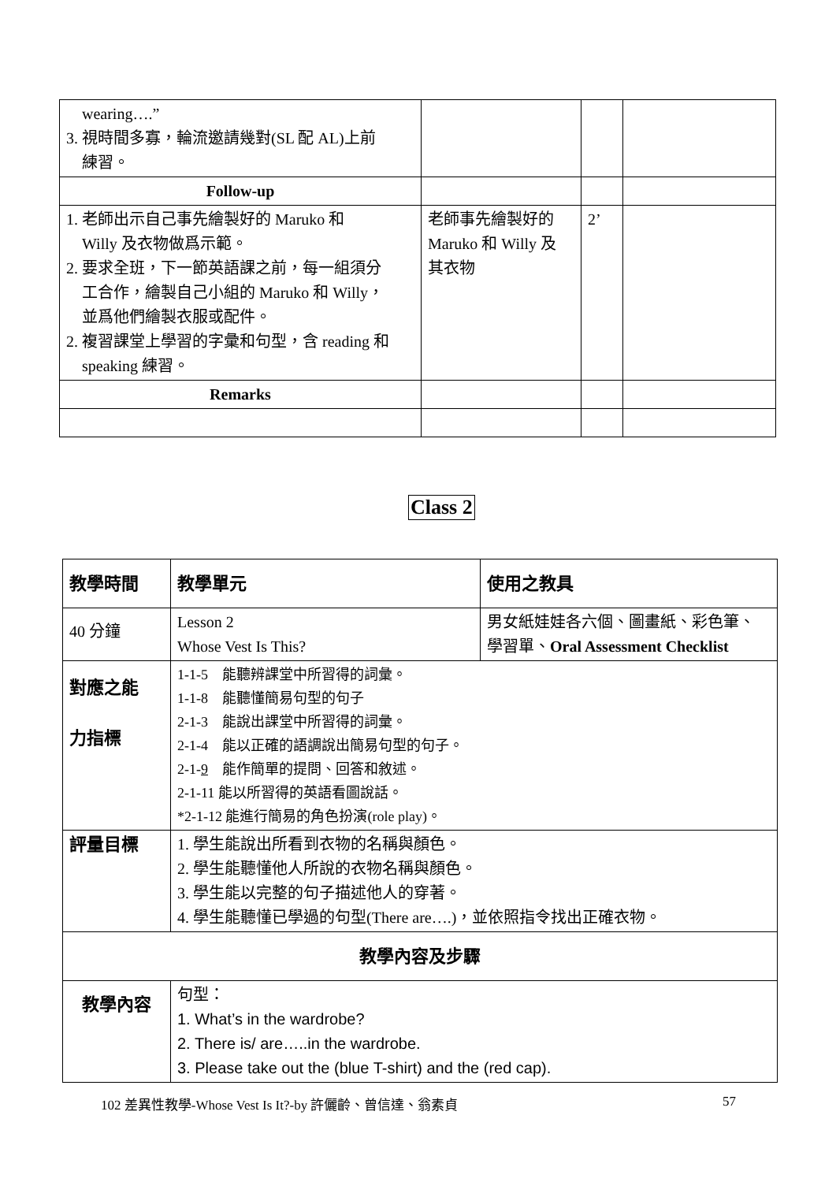| wearing….” 3. 視時間多寡，輪流邀請幾對(SL 配 AL)上前 練習。 | | | |
| Follow-up | | | |
| 1. 老師出示自己事先繪製好的 Maruko 和 Willy 及衣物做爲示範。 2. 要求全班，下一節英語課之前，每一組須分 工合作，繪製自己小組的 Maruko 和 Willy， 並爲他們繪製衣服或配件。 2. 複習課堂上學習的字彙和句型，含 reading 和 speaking 練習。 | 老師事先繪製好的 Maruko 和 Willy 及 其衣物 | 2’ | |
| Remarks | | | |
Class 2
| 教學時間 | 教學單元 | 使用之教具 |
| 40 分鐘 | Lesson 2 Whose Vest Is This? | 男女紙娃娃各六個、圖畫紙、彩色筆、 學習單、 Oral Assessment Checklist |
| 對應之能 力指標 | 1-1-5 能聽辨課堂中所習得的詞彙。 1-1-8 能聽懂簡易句型的句子 2-1-3 能說出課堂中所習得的詞彙。 2-1-4 能以正確的語調說出簡易句型的句子。 2-1- 9 能作簡單的提問、回答和敘述。 2-1-11 能以所習得的英語看圖說話。 *2-1-12 能進行簡易的角色扮演(role play)。 | |
| 評量目標 | 1. 學生能說出所看到衣物的名稱與顏色。 2. 學生能聽懂他人所說的衣物名稱與顏色。 3. 學生能以完整的句子描述他人的穿著。 4. 學生能聽懂已學過的句型(There are….)，並依照指令找出正確衣物。 | |
| 教學內容及步驟 | | |
| 教學內容 | 句型： 1. What’s in the wardrobe? 2. There is/ are…..in the wardrobe. 3. Please take out the (blue T-shirt) and the (red cap). | |
102 差異性教學-Whose Vest Is It?-by 許儷齡、曾信達、翁素貞 57